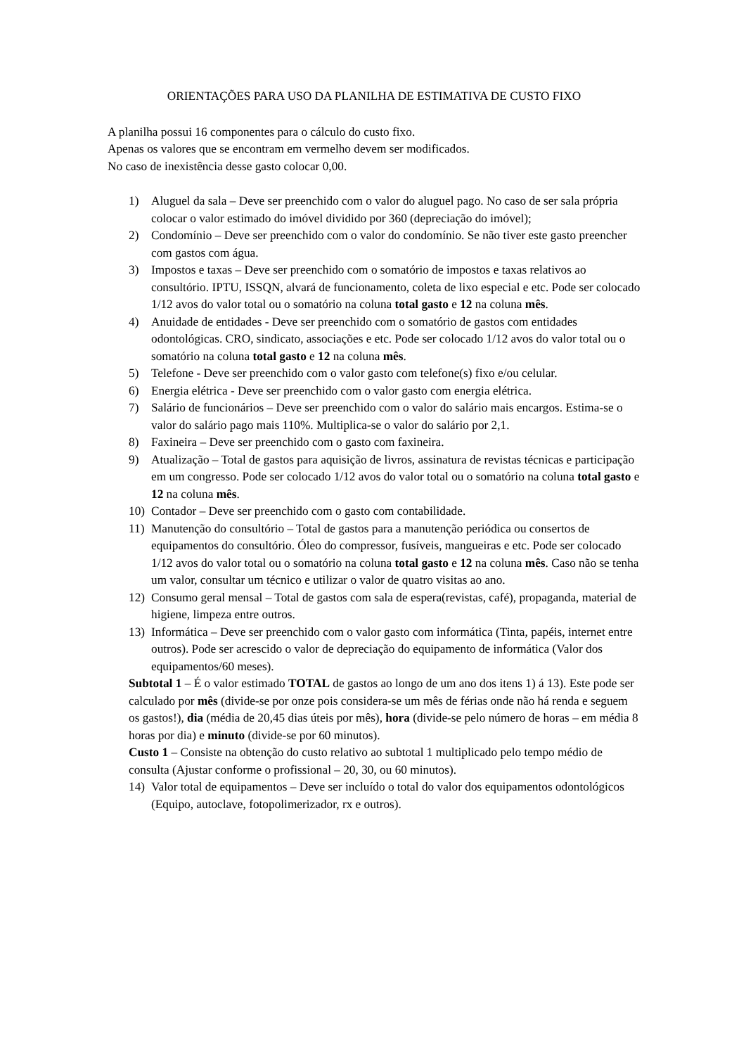ORIENTAÇÕES PARA USO DA PLANILHA DE ESTIMATIVA DE CUSTO FIXO
A planilha possui 16 componentes para o cálculo do custo fixo.
Apenas os valores que se encontram em vermelho devem ser modificados.
No caso de inexistência desse gasto colocar 0,00.
1) Aluguel da sala – Deve ser preenchido com o valor do aluguel pago. No caso de ser sala própria colocar o valor estimado do imóvel dividido por 360 (depreciação do imóvel);
2) Condomínio – Deve ser preenchido com o valor do condomínio. Se não tiver este gasto preencher com gastos com água.
3) Impostos e taxas – Deve ser preenchido com o somatório de impostos e taxas relativos ao consultório. IPTU, ISSQN, alvará de funcionamento, coleta de lixo especial e etc. Pode ser colocado 1/12 avos do valor total ou o somatório na coluna total gasto e 12 na coluna mês.
4) Anuidade de entidades - Deve ser preenchido com o somatório de gastos com entidades odontológicas. CRO, sindicato, associações e etc. Pode ser colocado 1/12 avos do valor total ou o somatório na coluna total gasto e 12 na coluna mês.
5) Telefone - Deve ser preenchido com o valor gasto com telefone(s) fixo e/ou celular.
6) Energia elétrica - Deve ser preenchido com o valor gasto com energia elétrica.
7) Salário de funcionários – Deve ser preenchido com o valor do salário mais encargos. Estima-se o valor do salário pago mais 110%. Multiplica-se o valor do salário por 2,1.
8) Faxineira – Deve ser preenchido com o gasto com faxineira.
9) Atualização – Total de gastos para aquisição de livros, assinatura de revistas técnicas e participação em um congresso. Pode ser colocado 1/12 avos do valor total ou o somatório na coluna total gasto e 12 na coluna mês.
10) Contador – Deve ser preenchido com o gasto com contabilidade.
11) Manutenção do consultório – Total de gastos para a manutenção periódica ou consertos de equipamentos do consultório. Óleo do compressor, fusíveis, mangueiras e etc. Pode ser colocado 1/12 avos do valor total ou o somatório na coluna total gasto e 12 na coluna mês. Caso não se tenha um valor, consultar um técnico e utilizar o valor de quatro visitas ao ano.
12) Consumo geral mensal – Total de gastos com sala de espera(revistas, café), propaganda, material de higiene, limpeza entre outros.
13) Informática – Deve ser preenchido com o valor gasto com informática (Tinta, papéis, internet entre outros). Pode ser acrescido o valor de depreciação do equipamento de informática (Valor dos equipamentos/60 meses).
Subtotal 1 – É o valor estimado TOTAL de gastos ao longo de um ano dos itens 1) á 13). Este pode ser calculado por mês (divide-se por onze pois considera-se um mês de férias onde não há renda e seguem os gastos!), dia (média de 20,45 dias úteis por mês), hora (divide-se pelo número de horas – em média 8 horas por dia) e minuto (divide-se por 60 minutos).
Custo 1 – Consiste na obtenção do custo relativo ao subtotal 1 multiplicado pelo tempo médio de consulta (Ajustar conforme o profissional – 20, 30, ou 60 minutos).
14) Valor total de equipamentos – Deve ser incluído o total do valor dos equipamentos odontológicos (Equipo, autoclave, fotopolimerizador, rx e outros).